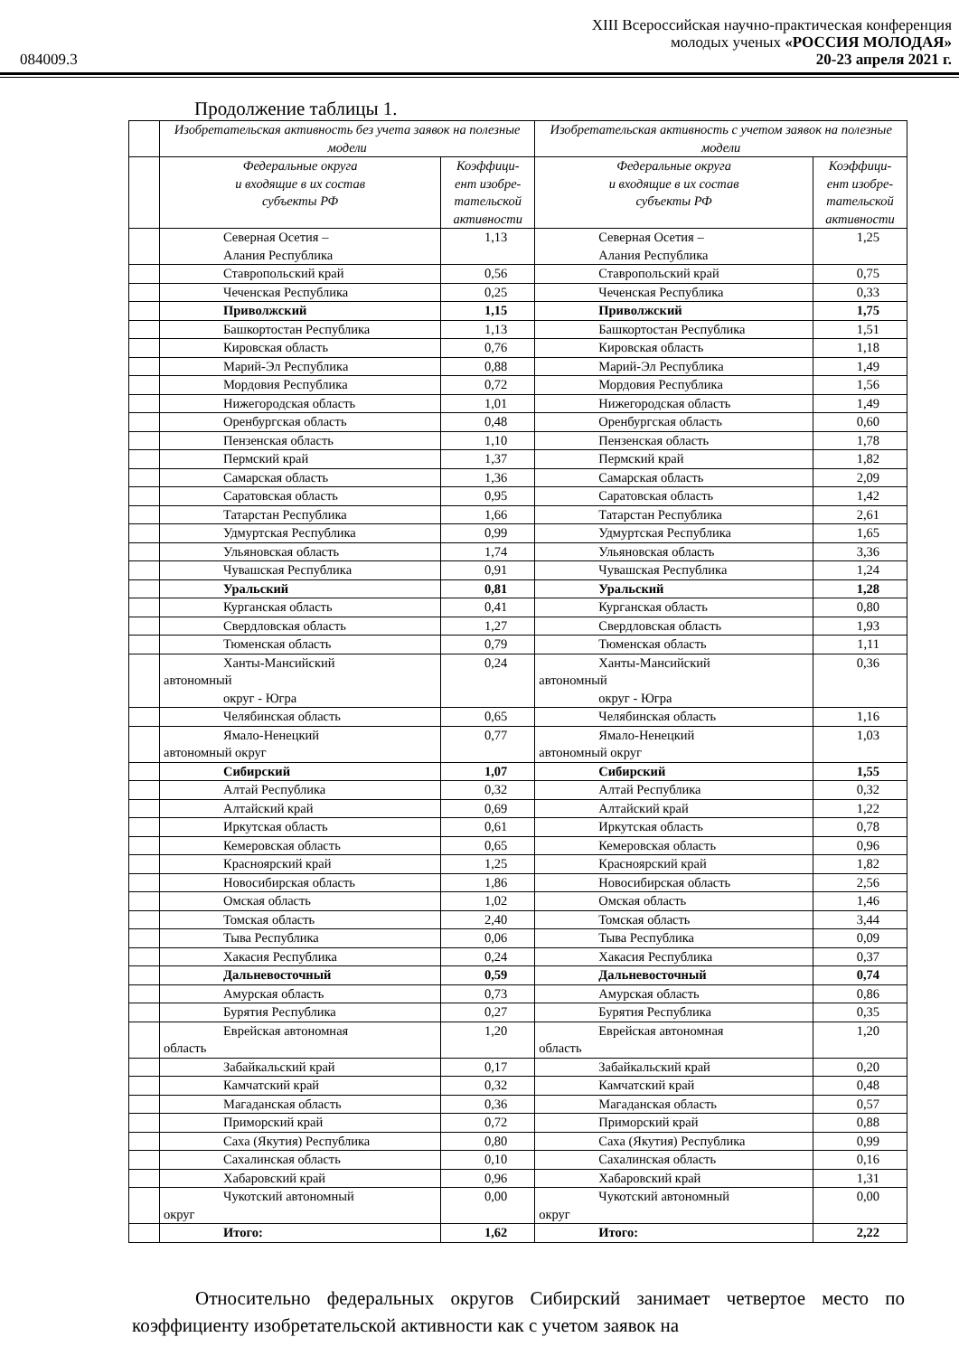XIII Всероссийская научно-практическая конференция
молодых ученых «РОССИЯ МОЛОДАЯ»
084009.3 20-23 апреля 2021 г.
Продолжение таблицы 1.
| | Изобретательская активность без учета заявок на полезные модели | | Изобретательская активность с учетом заявок на полезные модели | |
| | Федеральные округа и входящие в их состав субъекты РФ | Коэффици- ент изобре- тательской активности | Федеральные округа и входящие в их состав субъекты РФ | Коэффици- ент изобре- тательской активности |
| | Северная Осетия – Алания Республика | 1,13 | Северная Осетия – Алания Республика | 1,25 |
| | Ставропольский край | 0,56 | Ставропольский край | 0,75 |
| | Чеченская Республика | 0,25 | Чеченская Республика | 0,33 |
| | Приволжский | 1,15 | Приволжский | 1,75 |
| | Башкортостан Республика | 1,13 | Башкортостан Республика | 1,51 |
| | Кировская область | 0,76 | Кировская область | 1,18 |
| | Марий-Эл Республика | 0,88 | Марий-Эл Республика | 1,49 |
| | Мордовия Республика | 0,72 | Мордовия Республика | 1,56 |
| | Нижегородская область | 1,01 | Нижегородская область | 1,49 |
| | Оренбургская область | 0,48 | Оренбургская область | 0,60 |
| | Пензенская область | 1,10 | Пензенская область | 1,78 |
| | Пермский край | 1,37 | Пермский край | 1,82 |
| | Самарская область | 1,36 | Самарская область | 2,09 |
| | Саратовская область | 0,95 | Саратовская область | 1,42 |
| | Татарстан Республика | 1,66 | Татарстан Республика | 2,61 |
| | Удмуртская Республика | 0,99 | Удмуртская Республика | 1,65 |
| | Ульяновская область | 1,74 | Ульяновская область | 3,36 |
| | Чувашская Республика | 0,91 | Чувашская Республика | 1,24 |
| | Уральский | 0,81 | Уральский | 1,28 |
| | Курганская область | 0,41 | Курганская область | 0,80 |
| | Свердловская область | 1,27 | Свердловская область | 1,93 |
| | Тюменская область | 0,79 | Тюменская область | 1,11 |
| | Ханты-Мансийский автономный округ - Югра | 0,24 | Ханты-Мансийский автономный округ - Югра | 0,36 |
| | Челябинская область | 0,65 | Челябинская область | 1,16 |
| | Ямало-Ненецкий автономный округ | 0,77 | Ямало-Ненецкий автономный округ | 1,03 |
| | Сибирский | 1,07 | Сибирский | 1,55 |
| | Алтай Республика | 0,32 | Алтай Республика | 0,32 |
| | Алтайский край | 0,69 | Алтайский край | 1,22 |
| | Иркутская область | 0,61 | Иркутская область | 0,78 |
| | Кемеровская область | 0,65 | Кемеровская область | 0,96 |
| | Красноярский край | 1,25 | Красноярский край | 1,82 |
| | Новосибирская область | 1,86 | Новосибирская область | 2,56 |
| | Омская область | 1,02 | Омская область | 1,46 |
| | Томская область | 2,40 | Томская область | 3,44 |
| | Тыва Республика | 0,06 | Тыва Республика | 0,09 |
| | Хакасия Республика | 0,24 | Хакасия Республика | 0,37 |
| | Дальневосточный | 0,59 | Дальневосточный | 0,74 |
| | Амурская область | 0,73 | Амурская область | 0,86 |
| | Бурятия Республика | 0,27 | Бурятия Республика | 0,35 |
| | Еврейская автономная область | 1,20 | Еврейская автономная область | 1,20 |
| | Забайкальский край | 0,17 | Забайкальский край | 0,20 |
| | Камчатский край | 0,32 | Камчатский край | 0,48 |
| | Магаданская область | 0,36 | Магаданская область | 0,57 |
| | Приморский край | 0,72 | Приморский край | 0,88 |
| | Саха (Якутия) Республика | 0,80 | Саха (Якутия) Республика | 0,99 |
| | Сахалинская область | 0,10 | Сахалинская область | 0,16 |
| | Хабаровский край | 0,96 | Хабаровский край | 1,31 |
| | Чукотский автономный округ | 0,00 | Чукотский автономный округ | 0,00 |
| | Итого: | 1,62 | Итого: | 2,22 |
Относительно федеральных округов Сибирский занимает четвертое место по коэффициенту изобретательской активности как с учетом заявок на